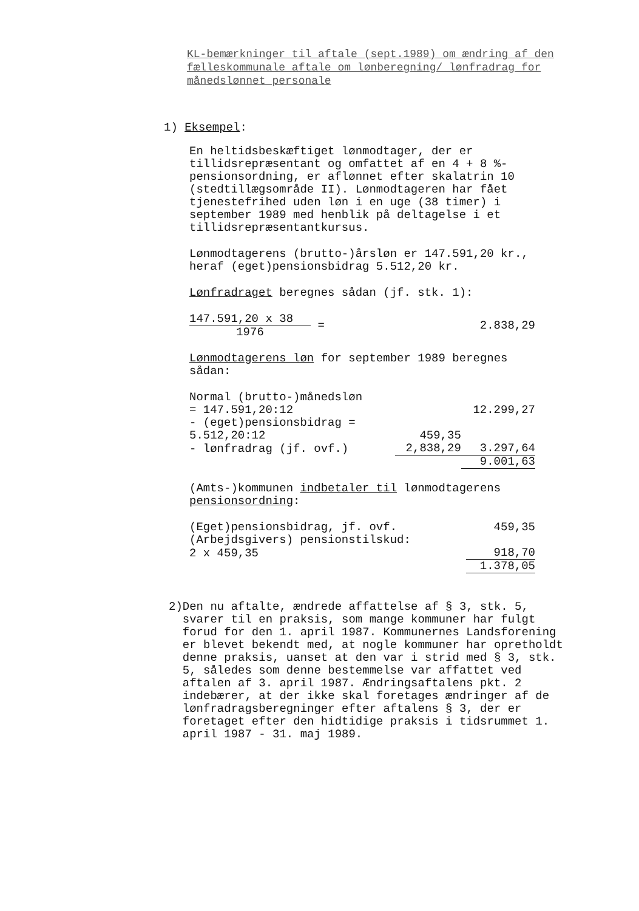KL-bemærkninger til aftale (sept.1989) om ændring af den fælleskommunale aftale om lønberegning/ lønfradrag for månedslønnet personale
1) Eksempel:
En heltidsbeskæftiget lønmodtager, der er tillidsrepræsentant og omfattet af en 4 + 8 %-pensionsordning, er aflønnet efter skalatrin 10 (stedtillægsområde II). Lønmodtageren har fået tjenestefrihed uden løn i en uge (38 timer) i september 1989 med henblik på deltagelse i et tillidsrepræsentantkursus.
Lønmodtagerens (brutto-)årsløn er 147.591,20 kr., heraf (eget)pensionsbidrag 5.512,20 kr.
Lønfradraget beregnes sådan (jf. stk. 1):
| 147.591,20 x 38 | = | 2.838,29 |
| 1976 | | |
Lønmodtagerens løn for september 1989 beregnes sådan:
| Normal (brutto-)månedsløn | | |
| = 147.591,20:12 | | 12.299,27 |
| - (eget)pensionsbidrag = | | |
| 5.512,20:12 | 459,35 | |
| - lønfradrag (jf. ovf.) | 2,838,29 | 3.297,64 |
| | | 9.001,63 |
(Amts-)kommunen indbetaler til lønmodtagerens pensionsordning:
| (Eget)pensionsbidrag, jf. ovf. | 459,35 |
| (Arbejdsgivers) pensionstilskud: | |
| 2 x 459,35 | 918,70 |
| | 1.378,05 |
2) Den nu aftalte, ændrede affattelse af § 3, stk. 5, svarer til en praksis, som mange kommuner har fulgt forud for den 1. april 1987. Kommunernes Landsforening er blevet bekendt med, at nogle kommuner har opretholdt denne praksis, uanset at den var i strid med § 3, stk. 5, således som denne bestemmelse var affattet ved aftalen af 3. april 1987. Ændringsaftalens pkt. 2 indebærer, at der ikke skal foretages ændringer af de lønfradragsberegninger efter aftalens § 3, der er foretaget efter den hidtidige praksis i tidsrummet 1. april 1987 - 31. maj 1989.